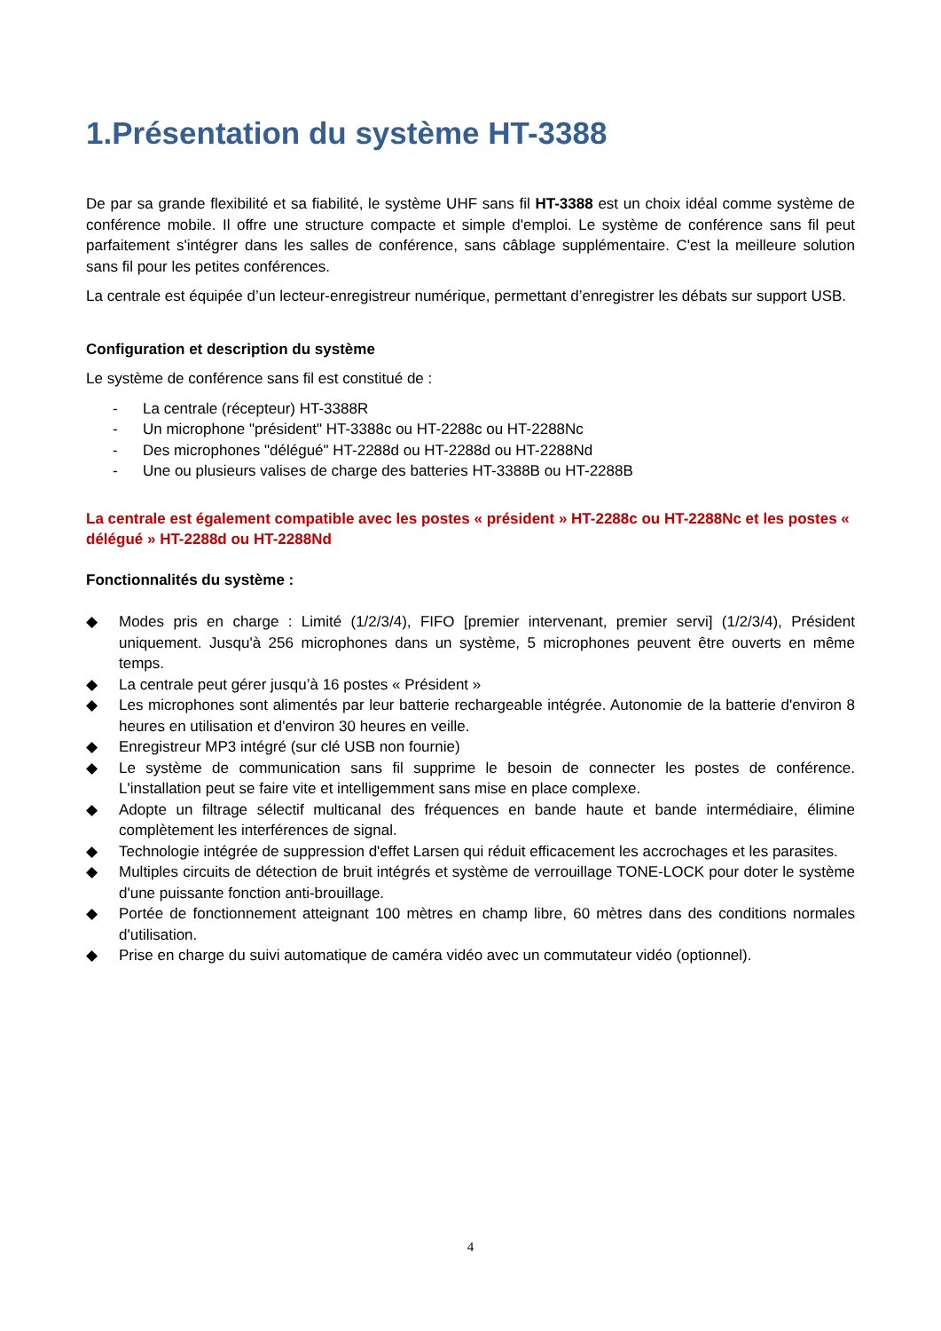1.Présentation du système HT-3388
De par sa grande flexibilité et sa fiabilité, le système UHF sans fil HT-3388 est un choix idéal comme système de conférence mobile. Il offre une structure compacte et simple d'emploi. Le système de conférence sans fil peut parfaitement s'intégrer dans les salles de conférence, sans câblage supplémentaire. C'est la meilleure solution sans fil pour les petites conférences.
La centrale est équipée d’un lecteur-enregistreur numérique, permettant d’enregistrer les débats sur support USB.
Configuration et description du système
Le système de conférence sans fil est constitué de :
- La centrale (récepteur) HT-3388R
- Un microphone "président" HT-3388c ou HT-2288c ou HT-2288Nc
- Des microphones "délégué" HT-2288d ou HT-2288d ou HT-2288Nd
- Une ou plusieurs valises de charge des batteries HT-3388B ou HT-2288B
La centrale est également compatible avec les postes « président » HT-2288c ou HT-2288Nc et les postes « délégué » HT-2288d ou HT-2288Nd
Fonctionnalités du système :
◆ Modes pris en charge : Limité (1/2/3/4), FIFO [premier intervenant, premier servi] (1/2/3/4), Président uniquement. Jusqu'à 256 microphones dans un système, 5 microphones peuvent être ouverts en même temps.
◆ La centrale peut gérer jusqu’à 16 postes « Président »
◆ Les microphones sont alimentés par leur batterie rechargeable intégrée. Autonomie de la batterie d'environ 8 heures en utilisation et d'environ 30 heures en veille.
◆ Enregistreur MP3 intégré (sur clé USB non fournie)
◆ Le système de communication sans fil supprime le besoin de connecter les postes de conférence. L'installation peut se faire vite et intelligemment sans mise en place complexe.
◆ Adopte un filtrage sélectif multicanal des fréquences en bande haute et bande intermédiaire, élimine complètement les interférences de signal.
◆ Technologie intégrée de suppression d'effet Larsen qui réduit efficacement les accrochages et les parasites.
◆ Multiples circuits de détection de bruit intégrés et système de verrouillage TONE-LOCK pour doter le système d'une puissante fonction anti-brouillage.
◆ Portée de fonctionnement atteignant 100 mètres en champ libre, 60 mètres dans des conditions normales d'utilisation.
◆ Prise en charge du suivi automatique de caméra vidéo avec un commutateur vidéo (optionnel).
4